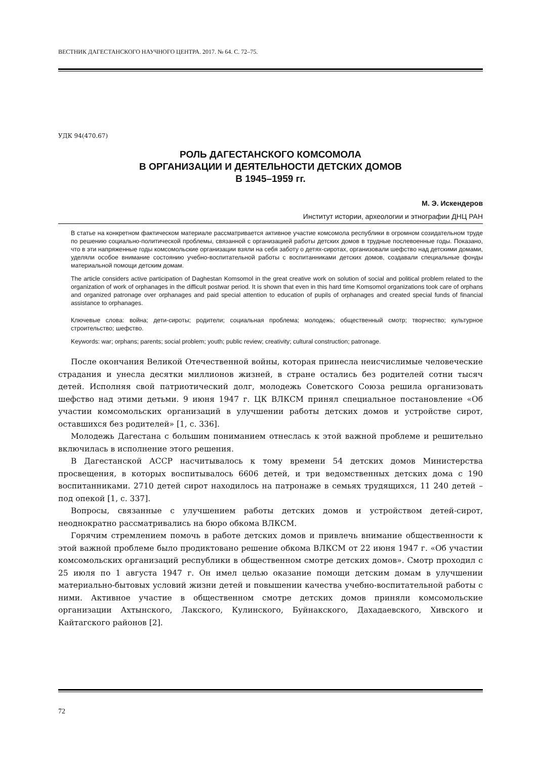ВЕСТНИК ДАГЕСТАНСКОГО НАУЧНОГО ЦЕНТРА. 2017. № 64. С. 72–75.
УДК 94(470.67)
РОЛЬ ДАГЕСТАНСКОГО КОМСОМОЛА
В ОРГАНИЗАЦИИ И ДЕЯТЕЛЬНОСТИ ДЕТСКИХ ДОМОВ
В 1945–1959 гг.
М. Э. Искендеров
Институт истории, археологии и этнографии ДНЦ РАН
В статье на конкретном фактическом материале рассматривается активное участие комсомола республики в огромном созидательном труде по решению социально-политической проблемы, связанной с организацией работы детских домов в трудные послевоенные годы. Показано, что в эти напряженные годы комсомольские организации взяли на себя заботу о детях-сиротах, организовали шефство над детскими домами, уделяли особое внимание состоянию учебно-воспитательной работы с воспитанниками детских домов, создавали специальные фонды материальной помощи детским домам.
The article considers active participation of Daghestan Komsomol in the great creative work on solution of social and political problem related to the organization of work of orphanages in the difficult postwar period. It is shown that even in this hard time Komsomol organizations took care of orphans and organized patronage over orphanages and paid special attention to education of pupils of orphanages and created special funds of financial assistance to orphanages.
Ключевые слова: война; дети-сироты; родители; социальная проблема; молодежь; общественный смотр; творчество; культурное строительство; шефство.
Keywords: war; orphans; parents; social problem; youth; public review; creativity; cultural construction; patronage.
После окончания Великой Отечественной войны, которая принесла неисчислимые человеческие страдания и унесла десятки миллионов жизней, в стране остались без родителей сотни тысяч детей. Исполняя свой патриотический долг, молодежь Советского Союза решила организовать шефство над этими детьми. 9 июня 1947 г. ЦК ВЛКСМ принял специальное постановление «Об участии комсомольских организаций в улучшении работы детских домов и устройстве сирот, оставшихся без родителей» [1, с. 336].
Молодежь Дагестана с большим пониманием отнеслась к этой важной проблеме и решительно включилась в исполнение этого решения.
В Дагестанской АССР насчитывалось к тому времени 54 детских домов Министерства просвещения, в которых воспитывалось 6606 детей, и три ведомственных детских дома с 190 воспитанниками. 2710 детей сирот находилось на патронаже в семьях трудящихся, 11 240 детей – под опекой [1, с. 337].
Вопросы, связанные с улучшением работы детских домов и устройством детей-сирот, неоднократно рассматривались на бюро обкома ВЛКСМ.
Горячим стремлением помочь в работе детских домов и привлечь внимание общественности к этой важной проблеме было продиктовано решение обкома ВЛКСМ от 22 июня 1947 г. «Об участии комсомольских организаций республики в общественном смотре детских домов». Смотр проходил с 25 июля по 1 августа 1947 г. Он имел целью оказание помощи детским домам в улучшении материально-бытовых условий жизни детей и повышении качества учебно-воспитательной работы с ними. Активное участие в общественном смотре детских домов приняли комсомольские организации Ахтынского, Лакского, Кулинского, Буйнакского, Дахадаевского, Хивского и Кайтагского районов [2].
72